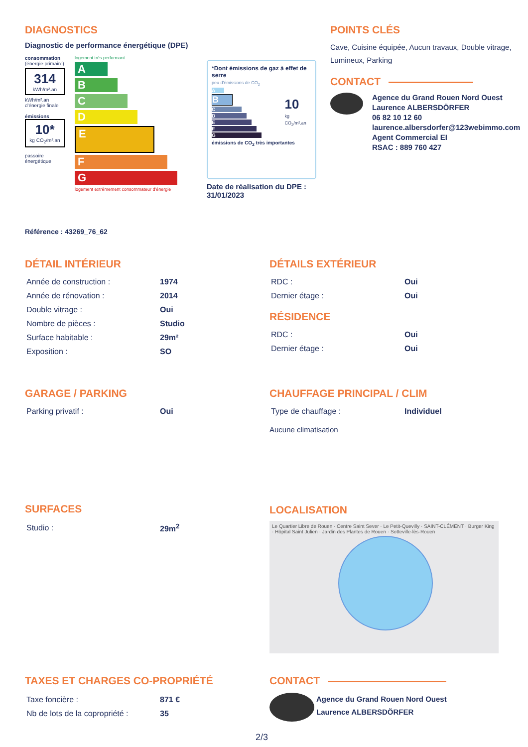DIAGNOSTICS
Diagnostic de performance énergétique (DPE)
consommation
(énergie primaire)
314
kWh/m².an
kWh/m².an d'énergie finale
émissions
10*
kg CO<sub>2</sub>/m².an
passoire énergétique
logement très performant
A
B
C
D
E
F
G
logement extrêmement consommateur d'énergie
*Dont émissions de gaz à effet de serre
peu d'émissions de CO<sub>2</sub>
A
B
C
D
E
F
G
10
kg CO<sub>2</sub>/m².an
émissions de CO<sub>2</sub> très importantes
Date de réalisation du DPE :
31/01/2023
Référence : 43269_76_62
POINTS CLÉS
Cave, Cuisine équipée, Aucun travaux, Double vitrage, Lumineux, Parking
CONTACT
Agence du Grand Rouen Nord Ouest
Laurence ALBERSDÖRFER
06 82 10 12 60
laurence.albersdorfer@123webimmo.com
Agent Commercial EI
RSAC : 889 760 427
DÉTAIL INTÉRIEUR
| Année de construction : | 1974 |
| Année de rénovation : | 2014 |
| Double vitrage : | Oui |
| Nombre de pièces : | Studio |
| Surface habitable : | 29m² |
| Exposition : | SO |
DÉTAILS EXTÉRIEUR
| RDC : | Oui |
| Dernier étage : | Oui |
RÉSIDENCE
| RDC : | Oui |
| Dernier étage : | Oui |
GARAGE / PARKING
| Parking privatif : | Oui |
CHAUFFAGE PRINCIPAL / CLIM
| Type de chauffage : | Individuel |
Aucune climatisation
SURFACES
| Studio : | 29m<sup>2</sup> |
LOCALISATION
Le Quartier Libre de Rouen · Centre Saint Sever · Le Petit-Quevilly · SAINT-CLÉMENT · Burger King · Hôpital Saint Julien · Jardin des Plantes de Rouen · Sotteville-lès-Rouen
TAXES ET CHARGES CO-PROPRIÉTÉ
| Taxe foncière : | 871 € |
| Nb de lots de la copropriété : | 35 |
CONTACT
Agence du Grand Rouen Nord Ouest
Laurence ALBERSDÖRFER
2/3